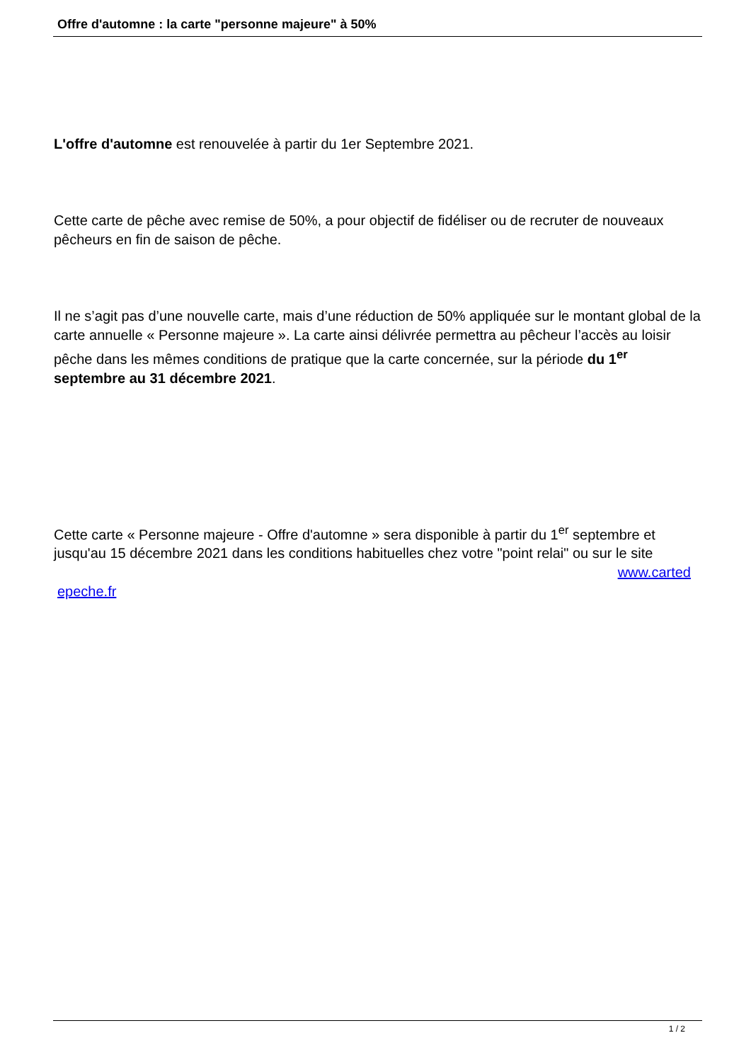Offre d'automne : la carte "personne majeure" à 50%
L'offre d'automne est renouvelée à partir du 1er Septembre 2021.
Cette carte de pêche avec remise de 50%, a pour objectif de fidéliser ou de recruter de nouveaux pêcheurs en fin de saison de pêche.
Il ne s’agit pas d’une nouvelle carte, mais d’une réduction de 50% appliquée sur le montant global de la carte annuelle « Personne majeure ». La carte ainsi délivrée permettra au pêcheur l’accès au loisir pêche dans les mêmes conditions de pratique que la carte concernée, sur la période du 1<sup>er</sup> septembre au 31 décembre 2021.
Cette carte « Personne majeure - Offre d'automne » sera disponible à partir du 1<sup>er</sup> septembre et jusqu'au 15 décembre 2021 dans les conditions habituelles chez votre "point relai" ou sur le site
www.carted
epeche.fr
1 / 2